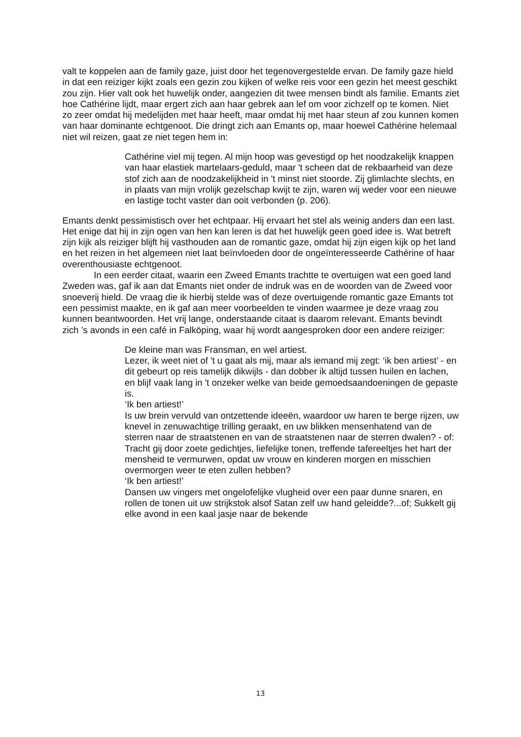valt te koppelen aan de family gaze, juist door het tegenovergestelde ervan. De family gaze hield in dat een reiziger kijkt zoals een gezin zou kijken of welke reis voor een gezin het meest geschikt zou zijn. Hier valt ook het huwelijk onder, aangezien dit twee mensen bindt als familie. Emants ziet hoe Cathérine lijdt, maar ergert zich aan haar gebrek aan lef om voor zichzelf op te komen. Niet zo zeer omdat hij medelijden met haar heeft, maar omdat hij met haar steun af zou kunnen komen van haar dominante echtgenoot. Die dringt zich aan Emants op, maar hoewel Cathérine helemaal niet wil reizen, gaat ze niet tegen hem in:
Cathérine viel mij tegen. Al mijn hoop was gevestigd op het noodzakelijk knappen van haar elastiek martelaars-geduld, maar 't scheen dat de rekbaarheid van deze stof zich aan de noodzakelijkheid in 't minst niet stoorde. Zij glimlachte slechts, en in plaats van mijn vrolijk gezelschap kwijt te zijn, waren wij weder voor een nieuwe en lastige tocht vaster dan ooit verbonden (p. 206).
Emants denkt pessimistisch over het echtpaar. Hij ervaart het stel als weinig anders dan een last. Het enige dat hij in zijn ogen van hen kan leren is dat het huwelijk geen goed idee is. Wat betreft zijn kijk als reiziger blijft hij vasthouden aan de romantic gaze, omdat hij zijn eigen kijk op het land en het reizen in het algemeen niet laat beïnvloeden door de ongeïnteresseerde Cathérine of haar overenthousiaste echtgenoot.
In een eerder citaat, waarin een Zweed Emants trachtte te overtuigen wat een goed land Zweden was, gaf ik aan dat Emants niet onder de indruk was en de woorden van de Zweed voor snoeverij hield. De vraag die ik hierbij stelde was of deze overtuigende romantic gaze Emants tot een pessimist maakte, en ik gaf aan meer voorbeelden te vinden waarmee je deze vraag zou kunnen beantwoorden. Het vrij lange, onderstaande citaat is daarom relevant. Emants bevindt zich ’s avonds in een café in Falköping, waar hij wordt aangesproken door een andere reiziger:
De kleine man was Fransman, en wel artiest.
Lezer, ik weet niet of 't u gaat als mij, maar als iemand mij zegt: ‘ik ben artiest’ - en dit gebeurt op reis tamelijk dikwijls - dan dobber ik altijd tussen huilen en lachen, en blijf vaak lang in 't onzeker welke van beide gemoedsaandoeningen de gepaste is.
‘Ik ben artiest!’
Is uw brein vervuld van ontzettende ideeën, waardoor uw haren te berge rijzen, uw knevel in zenuwachtige trilling geraakt, en uw blikken mensenhatend van de sterren naar de straatstenen en van de straatstenen naar de sterren dwalen? - of: Tracht gij door zoete gedichtjes, liefelijke tonen, treffende tafereeltjes het hart der mensheid te vermurwen, opdat uw vrouw en kinderen morgen en misschien overmorgen weer te eten zullen hebben?
‘Ik ben artiest!’
Dansen uw vingers met ongelofelijke vlugheid over een paar dunne snaren, en rollen de tonen uit uw strijkstok alsof Satan zelf uw hand geleidde?...of; Sukkelt gij elke avond in een kaal jasje naar de bekende
13